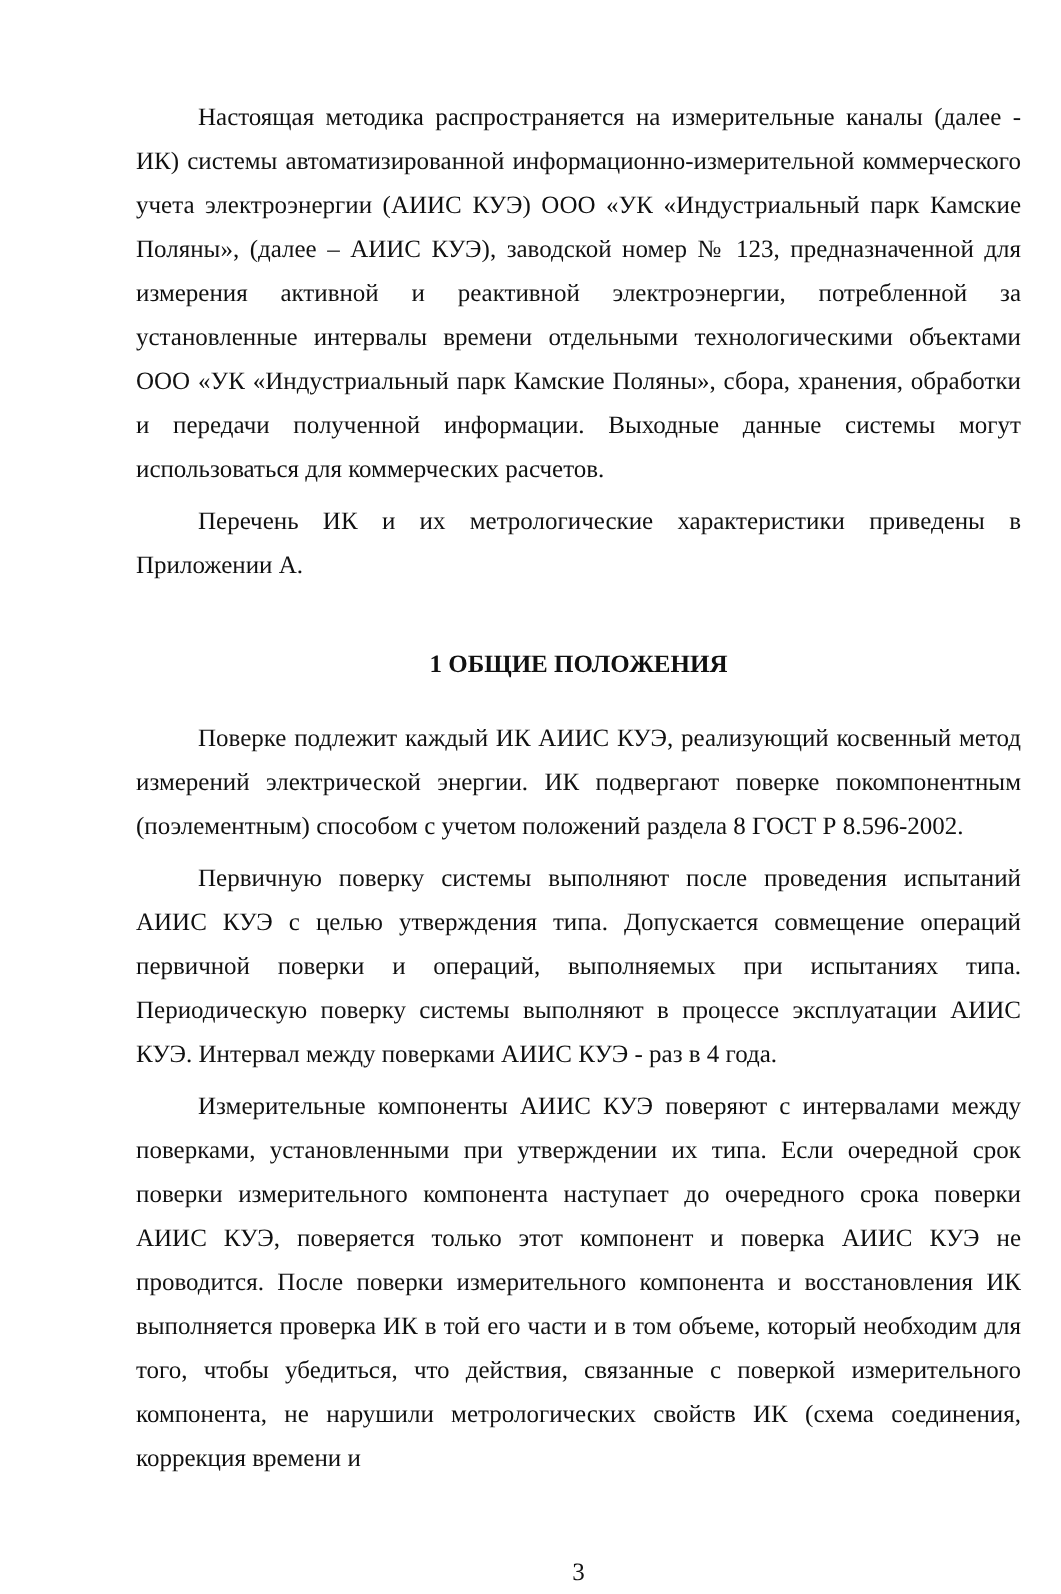Настоящая методика распространяется на измерительные каналы (далее - ИК) системы автоматизированной информационно-измерительной коммерческого учета электроэнергии (АИИС КУЭ) ООО «УК «Индустриальный парк Камские Поляны», (далее – АИИС КУЭ), заводской номер № 123, предназначенной для измерения активной и реактивной электроэнергии, потребленной за установленные интервалы времени отдельными технологическими объектами ООО «УК «Индустриальный парк Камские Поляны», сбора, хранения, обработки и передачи полученной информации. Выходные данные системы могут использоваться для коммерческих расчетов.
Перечень ИК и их метрологические характеристики приведены в Приложении А.
1 ОБЩИЕ ПОЛОЖЕНИЯ
Поверке подлежит каждый ИК АИИС КУЭ, реализующий косвенный метод измерений электрической энергии. ИК подвергают поверке покомпонентным (поэлементным) способом с учетом положений раздела 8 ГОСТ Р 8.596-2002.
Первичную поверку системы выполняют после проведения испытаний АИИС КУЭ с целью утверждения типа. Допускается совмещение операций первичной поверки и операций, выполняемых при испытаниях типа. Периодическую поверку системы выполняют в процессе эксплуатации АИИС КУЭ. Интервал между поверками АИИС КУЭ - раз в 4 года.
Измерительные компоненты АИИС КУЭ поверяют с интервалами между поверками, установленными при утверждении их типа. Если очередной срок поверки измерительного компонента наступает до очередного срока поверки АИИС КУЭ, поверяется только этот компонент и поверка АИИС КУЭ не проводится. После поверки измерительного компонента и восстановления ИК выполняется проверка ИК в той его части и в том объеме, который необходим для того, чтобы убедиться, что действия, связанные с поверкой измерительного компонента, не нарушили метрологических свойств ИК (схема соединения, коррекция времени и
3